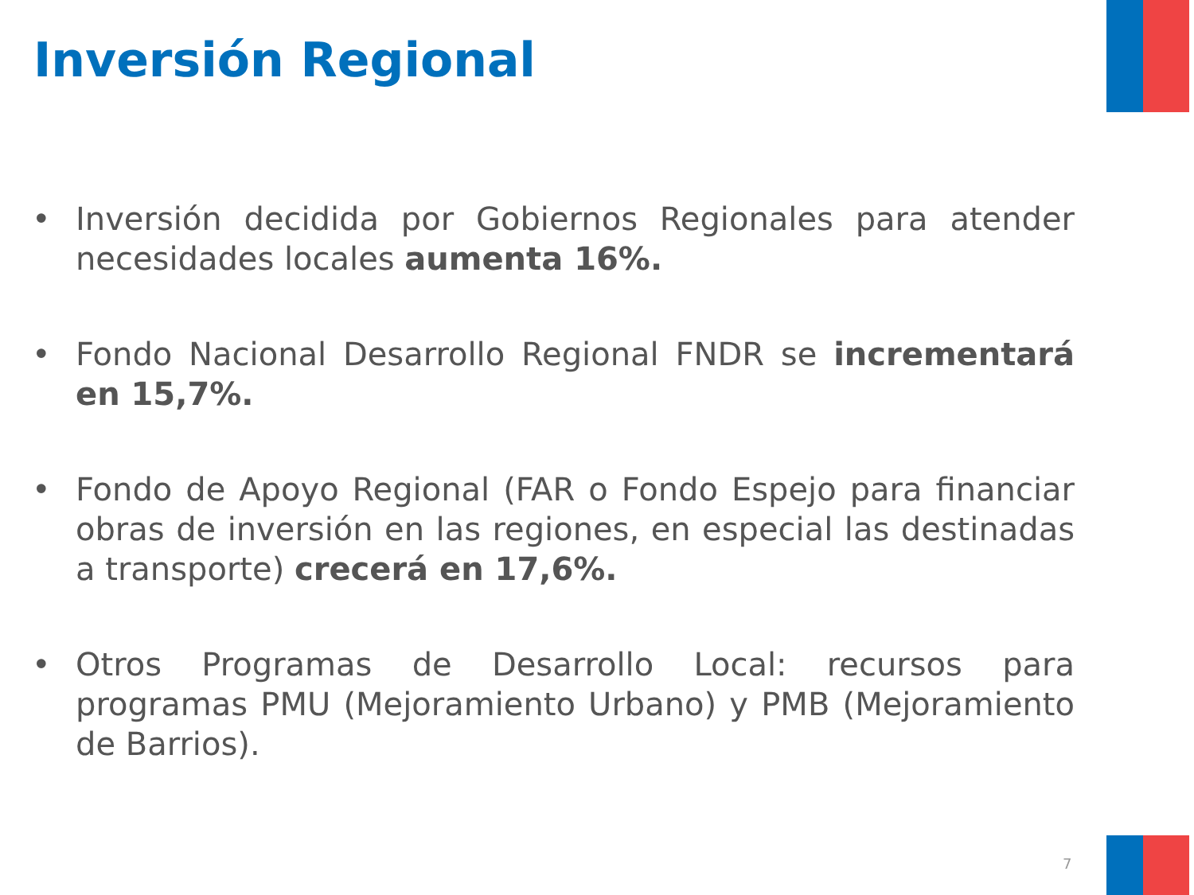Inversión Regional
• Inversión decidida por Gobiernos Regionales para atender necesidades locales aumenta 16%.
• Fondo Nacional Desarrollo Regional FNDR se incrementará en 15,7%.
• Fondo de Apoyo Regional (FAR o Fondo Espejo para financiar obras de inversión en las regiones, en especial las destinadas a transporte) crecerá en 17,6%.
• Otros Programas de Desarrollo Local: recursos para programas PMU (Mejoramiento Urbano) y PMB (Mejoramiento de Barrios).
7